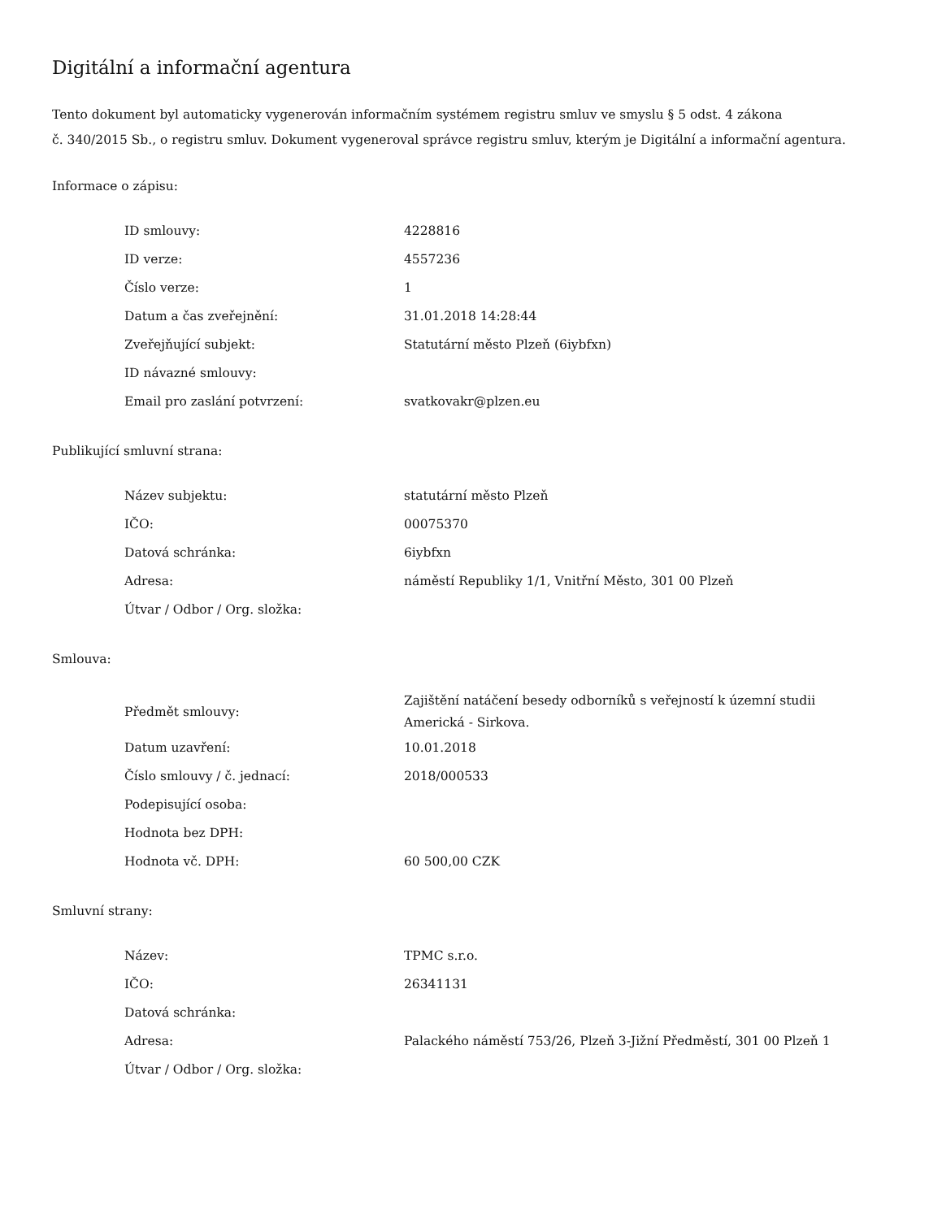Digitální a informační agentura
Tento dokument byl automaticky vygenerován informačním systémem registru smluv ve smyslu § 5 odst. 4 zákona
č. 340/2015 Sb., o registru smluv. Dokument vygeneroval správce registru smluv, kterým je Digitální a informační agentura.
Informace o zápisu:
| ID smlouvy: | 4228816 |
| ID verze: | 4557236 |
| Číslo verze: | 1 |
| Datum a čas zveřejnění: | 31.01.2018 14:28:44 |
| Zveřejňující subjekt: | Statutární město Plzeň (6iybfxn) |
| ID návazné smlouvy: | |
| Email pro zaslání potvrzení: | svatkovakr@plzen.eu |
Publikující smluvní strana:
| Název subjektu: | statutární město Plzeň |
| IČO: | 00075370 |
| Datová schránka: | 6iybfxn |
| Adresa: | náměstí Republiky 1/1, Vnitřní Město, 301 00 Plzeň |
| Útvar / Odbor / Org. složka: | |
Smlouva:
| Předmět smlouvy: | Zajištění natáčení besedy odborníků s veřejností k územní studii Americká - Sirkova. |
| Datum uzavření: | 10.01.2018 |
| Číslo smlouvy / č. jednací: | 2018/000533 |
| Podepisující osoba: | |
| Hodnota bez DPH: | |
| Hodnota vč. DPH: | 60 500,00 CZK |
Smluvní strany:
| Název: | TPMC s.r.o. |
| IČO: | 26341131 |
| Datová schránka: | |
| Adresa: | Palackého náměstí 753/26, Plzeň 3-Jižní Předměstí, 301 00 Plzeň 1 |
| Útvar / Odbor / Org. složka: | |